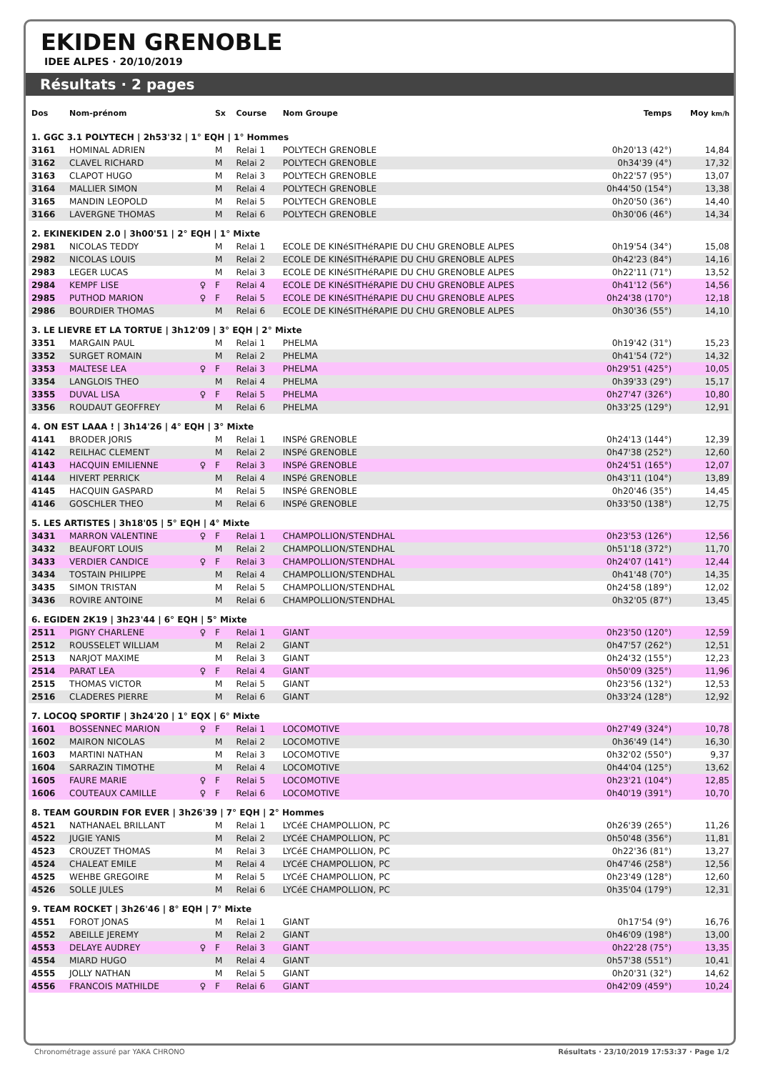EKIDEN GRENOBLE
IDEE ALPES · 20/10/2019
Résultats · 2 pages
| Dos | Nom-prénom | | Sx | Course | Nom Groupe | Temps | Moy km/h |
| --- | --- | --- | --- | --- | --- | --- | --- |
| 1. GGC 3.1 POLYTECH / 2h53'32 / 1° EQH / 1° Hommes | | | | | | | |
| 3161 | HOMINAL ADRIEN | | M | Relai 1 | POLYTECH GRENOBLE | 0h20'13 (42°) | 14,84 |
| 3162 | CLAVEL RICHARD | | M | Relai 2 | POLYTECH GRENOBLE | 0h34'39 (4°) | 17,32 |
| 3163 | CLAPOT HUGO | | M | Relai 3 | POLYTECH GRENOBLE | 0h22'57 (95°) | 13,07 |
| 3164 | MALLIER SIMON | | M | Relai 4 | POLYTECH GRENOBLE | 0h44'50 (154°) | 13,38 |
| 3165 | MANDIN LEOPOLD | | M | Relai 5 | POLYTECH GRENOBLE | 0h20'50 (36°) | 14,40 |
| 3166 | LAVERGNE THOMAS | | M | Relai 6 | POLYTECH GRENOBLE | 0h30'06 (46°) | 14,34 |
| 2. EKINEKIDEN 2.0 / 3h00'51 / 2° EQH / 1° Mixte | | | | | | | |
| 2981 | NICOLAS TEDDY | | M | Relai 1 | ECOLE DE KINéSITHéRAPIE DU CHU GRENOBLE ALPES | 0h19'54 (34°) | 15,08 |
| 2982 | NICOLAS LOUIS | | M | Relai 2 | ECOLE DE KINéSITHéRAPIE DU CHU GRENOBLE ALPES | 0h42'23 (84°) | 14,16 |
| 2983 | LEGER LUCAS | | M | Relai 3 | ECOLE DE KINéSITHéRAPIE DU CHU GRENOBLE ALPES | 0h22'11 (71°) | 13,52 |
| 2984 | KEMPF LISE | ♀ | F | Relai 4 | ECOLE DE KINéSITHéRAPIE DU CHU GRENOBLE ALPES | 0h41'12 (56°) | 14,56 |
| 2985 | PUTHOD MARION | ♀ | F | Relai 5 | ECOLE DE KINéSITHéRAPIE DU CHU GRENOBLE ALPES | 0h24'38 (170°) | 12,18 |
| 2986 | BOURDIER THOMAS | | M | Relai 6 | ECOLE DE KINéSITHéRAPIE DU CHU GRENOBLE ALPES | 0h30'36 (55°) | 14,10 |
| 3. LE LIEVRE ET LA TORTUE / 3h12'09 / 3° EQH / 2° Mixte | | | | | | | |
| 3351 | MARGAIN PAUL | | M | Relai 1 | PHELMA | 0h19'42 (31°) | 15,23 |
| 3352 | SURGET ROMAIN | | M | Relai 2 | PHELMA | 0h41'54 (72°) | 14,32 |
| 3353 | MALTESE LEA | ♀ | F | Relai 3 | PHELMA | 0h29'51 (425°) | 10,05 |
| 3354 | LANGLOIS THEO | | M | Relai 4 | PHELMA | 0h39'33 (29°) | 15,17 |
| 3355 | DUVAL LISA | ♀ | F | Relai 5 | PHELMA | 0h27'47 (326°) | 10,80 |
| 3356 | ROUDAUT GEOFFREY | | M | Relai 6 | PHELMA | 0h33'25 (129°) | 12,91 |
| 4. ON EST LAAA ! / 3h14'26 / 4° EQH / 3° Mixte | | | | | | | |
| 4141 | BRODER JORIS | | M | Relai 1 | INSPé GRENOBLE | 0h24'13 (144°) | 12,39 |
| 4142 | REILHAC CLEMENT | | M | Relai 2 | INSPé GRENOBLE | 0h47'38 (252°) | 12,60 |
| 4143 | HACQUIN EMILIENNE | ♀ | F | Relai 3 | INSPé GRENOBLE | 0h24'51 (165°) | 12,07 |
| 4144 | HIVERT PERRICK | | M | Relai 4 | INSPé GRENOBLE | 0h43'11 (104°) | 13,89 |
| 4145 | HACQUIN GASPARD | | M | Relai 5 | INSPé GRENOBLE | 0h20'46 (35°) | 14,45 |
| 4146 | GOSCHLER THEO | | M | Relai 6 | INSPé GRENOBLE | 0h33'50 (138°) | 12,75 |
| 5. LES ARTISTES / 3h18'05 / 5° EQH / 4° Mixte | | | | | | | |
| 3431 | MARRON VALENTINE | ♀ | F | Relai 1 | CHAMPOLLION/STENDHAL | 0h23'53 (126°) | 12,56 |
| 3432 | BEAUFORT LOUIS | | M | Relai 2 | CHAMPOLLION/STENDHAL | 0h51'18 (372°) | 11,70 |
| 3433 | VERDIER CANDICE | ♀ | F | Relai 3 | CHAMPOLLION/STENDHAL | 0h24'07 (141°) | 12,44 |
| 3434 | TOSTAIN PHILIPPE | | M | Relai 4 | CHAMPOLLION/STENDHAL | 0h41'48 (70°) | 14,35 |
| 3435 | SIMON TRISTAN | | M | Relai 5 | CHAMPOLLION/STENDHAL | 0h24'58 (189°) | 12,02 |
| 3436 | ROVIRE ANTOINE | | M | Relai 6 | CHAMPOLLION/STENDHAL | 0h32'05 (87°) | 13,45 |
| 6. EGIDEN 2K19 / 3h23'44 / 6° EQH / 5° Mixte | | | | | | | |
| 2511 | PIGNY CHARLENE | ♀ | F | Relai 1 | GIANT | 0h23'50 (120°) | 12,59 |
| 2512 | ROUSSELET WILLIAM | | M | Relai 2 | GIANT | 0h47'57 (262°) | 12,51 |
| 2513 | NARJOT MAXIME | | M | Relai 3 | GIANT | 0h24'32 (155°) | 12,23 |
| 2514 | PARAT LEA | ♀ | F | Relai 4 | GIANT | 0h50'09 (325°) | 11,96 |
| 2515 | THOMAS VICTOR | | M | Relai 5 | GIANT | 0h23'56 (132°) | 12,53 |
| 2516 | CLADERES PIERRE | | M | Relai 6 | GIANT | 0h33'24 (128°) | 12,92 |
| 7. LOCOQ SPORTIF / 3h24'20 / 1° EQX / 6° Mixte | | | | | | | |
| 1601 | BOSSENNEC MARION | ♀ | F | Relai 1 | LOCOMOTIVE | 0h27'49 (324°) | 10,78 |
| 1602 | MAIRON NICOLAS | | M | Relai 2 | LOCOMOTIVE | 0h36'49 (14°) | 16,30 |
| 1603 | MARTINI NATHAN | | M | Relai 3 | LOCOMOTIVE | 0h32'02 (550°) | 9,37 |
| 1604 | SARRAZIN TIMOTHE | | M | Relai 4 | LOCOMOTIVE | 0h44'04 (125°) | 13,62 |
| 1605 | FAURE MARIE | ♀ | F | Relai 5 | LOCOMOTIVE | 0h23'21 (104°) | 12,85 |
| 1606 | COUTEAUX CAMILLE | ♀ | F | Relai 6 | LOCOMOTIVE | 0h40'19 (391°) | 10,70 |
| 8. TEAM GOURDIN FOR EVER / 3h26'39 / 7° EQH / 2° Hommes | | | | | | | |
| 4521 | NATHANAEL BRILLANT | | M | Relai 1 | LYCéE CHAMPOLLION, PC | 0h26'39 (265°) | 11,26 |
| 4522 | JUGIE YANIS | | M | Relai 2 | LYCéE CHAMPOLLION, PC | 0h50'48 (356°) | 11,81 |
| 4523 | CROUZET THOMAS | | M | Relai 3 | LYCéE CHAMPOLLION, PC | 0h22'36 (81°) | 13,27 |
| 4524 | CHALEAT EMILE | | M | Relai 4 | LYCéE CHAMPOLLION, PC | 0h47'46 (258°) | 12,56 |
| 4525 | WEHBE GREGOIRE | | M | Relai 5 | LYCéE CHAMPOLLION, PC | 0h23'49 (128°) | 12,60 |
| 4526 | SOLLE JULES | | M | Relai 6 | LYCéE CHAMPOLLION, PC | 0h35'04 (179°) | 12,31 |
| 9. TEAM ROCKET / 3h26'46 / 8° EQH / 7° Mixte | | | | | | | |
| 4551 | FOROT JONAS | | M | Relai 1 | GIANT | 0h17'54 (9°) | 16,76 |
| 4552 | ABEILLE JEREMY | | M | Relai 2 | GIANT | 0h46'09 (198°) | 13,00 |
| 4553 | DELAYE AUDREY | ♀ | F | Relai 3 | GIANT | 0h22'28 (75°) | 13,35 |
| 4554 | MIARD HUGO | | M | Relai 4 | GIANT | 0h57'38 (551°) | 10,41 |
| 4555 | JOLLY NATHAN | | M | Relai 5 | GIANT | 0h20'31 (32°) | 14,62 |
| 4556 | FRANCOIS MATHILDE | ♀ | F | Relai 6 | GIANT | 0h42'09 (459°) | 10,24 |
Chronométrage assuré par YAKA CHRONO Résultats · 23/10/2019 17:53:37 · Page 1/2